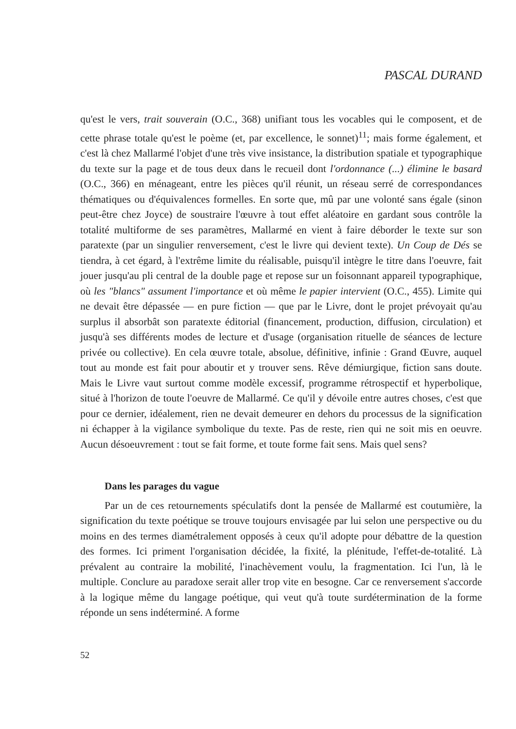PASCAL DURAND
qu'est le vers, trait souverain (O.C., 368) unifiant tous les vocables qui le composent, et de cette phrase totale qu'est le poème (et, par excellence, le sonnet)<sup>11</sup>; mais forme également, et c'est là chez Mallarmé l'objet d'une très vive insistance, la distribution spatiale et typographique du texte sur la page et de tous deux dans le recueil dont l'ordonnance (...) élimine le basard (O.C., 366) en ménageant, entre les pièces qu'il réunit, un réseau serré de correspondances thématiques ou d'équivalences formelles. En sorte que, mû par une volonté sans égale (sinon peut-être chez Joyce) de soustraire l'œuvre à tout effet aléatoire en gardant sous contrôle la totalité multiforme de ses paramètres, Mallarmé en vient à faire déborder le texte sur son paratexte (par un singulier renversement, c'est le livre qui devient texte). Un Coup de Dés se tiendra, à cet égard, à l'extrême limite du réalisable, puisqu'il intègre le titre dans l'oeuvre, fait jouer jusqu'au pli central de la double page et repose sur un foisonnant appareil typographique, où les "blancs" assument l'importance et où même le papier intervient (O.C., 455). Limite qui ne devait être dépassée — en pure fiction — que par le Livre, dont le projet prévoyait qu'au surplus il absorbât son paratexte éditorial (financement, production, diffusion, circulation) et jusqu'à ses différents modes de lecture et d'usage (organisation rituelle de séances de lecture privée ou collective). En cela œuvre totale, absolue, définitive, infinie : Grand Œuvre, auquel tout au monde est fait pour aboutir et y trouver sens. Rêve démiurgique, fiction sans doute. Mais le Livre vaut surtout comme modèle excessif, programme rétrospectif et hyperbolique, situé à l'horizon de toute l'oeuvre de Mallarmé. Ce qu'il y dévoile entre autres choses, c'est que pour ce dernier, idéalement, rien ne devait demeurer en dehors du processus de la signification ni échapper à la vigilance symbolique du texte. Pas de reste, rien qui ne soit mis en oeuvre. Aucun désoeuvrement : tout se fait forme, et toute forme fait sens. Mais quel sens?
Dans les parages du vague
Par un de ces retournements spéculatifs dont la pensée de Mallarmé est coutumière, la signification du texte poétique se trouve toujours envisagée par lui selon une perspective ou du moins en des termes diamétralement opposés à ceux qu'il adopte pour débattre de la question des formes. Ici priment l'organisation décidée, la fixité, la plénitude, l'effet-de-totalité. Là prévalent au contraire la mobilité, l'inachèvement voulu, la fragmentation. Ici l'un, là le multiple. Conclure au paradoxe serait aller trop vite en besogne. Car ce renversement s'accorde à la logique même du langage poétique, qui veut qu'à toute surdétermination de la forme réponde un sens indéterminé. A forme
52